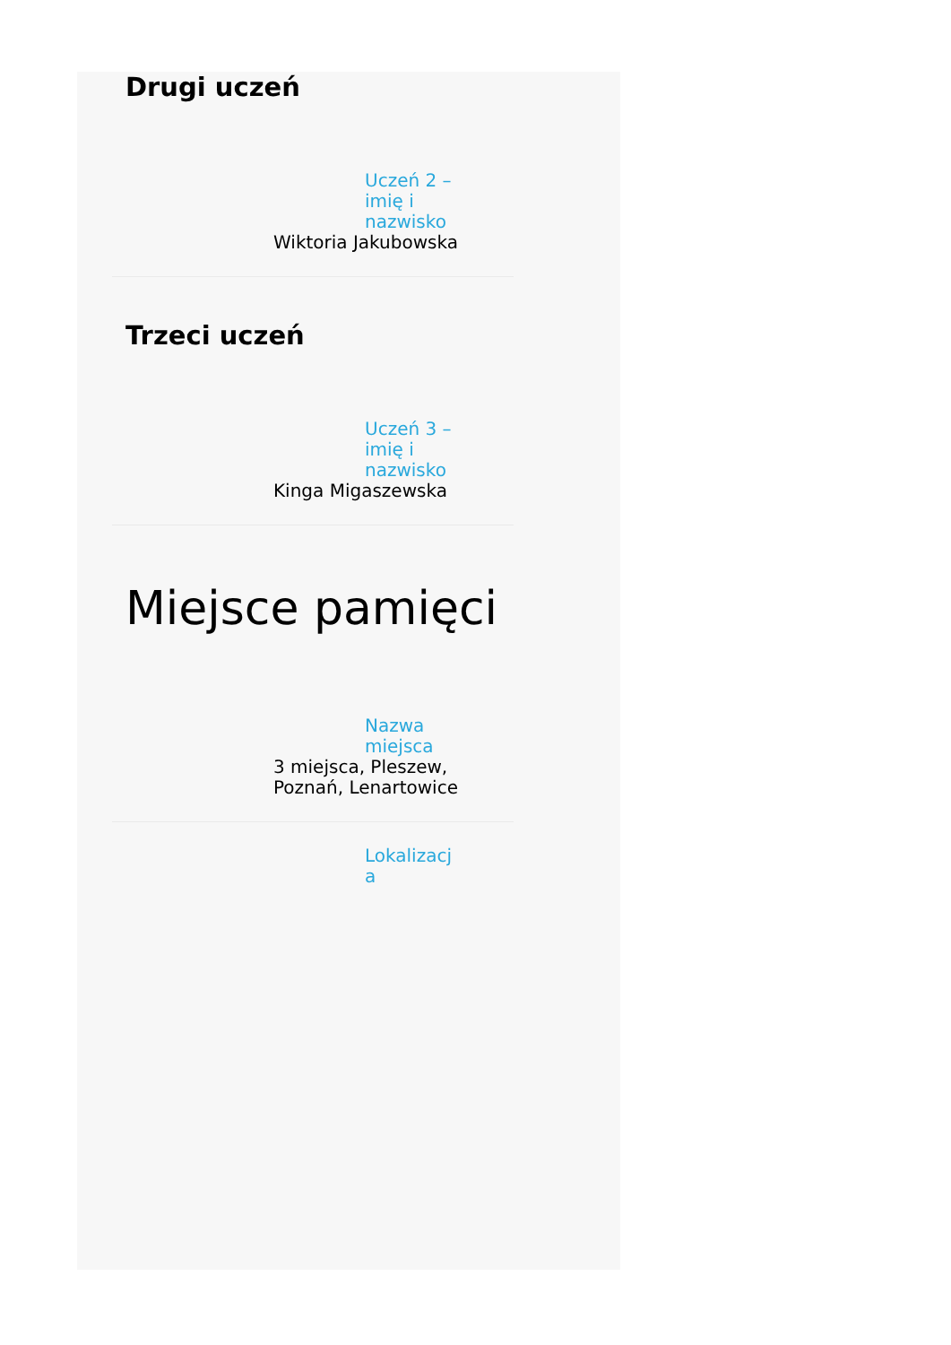Drugi uczeń
Uczeń 2 – imię i nazwisko
Wiktoria Jakubowska
Trzeci uczeń
Uczeń 3 – imię i nazwisko
Kinga Migaszewska
Miejsce pamięci
Nazwa miejsca
3 miejsca, Pleszew,
Poznań, Lenartowice
Lokalizacja